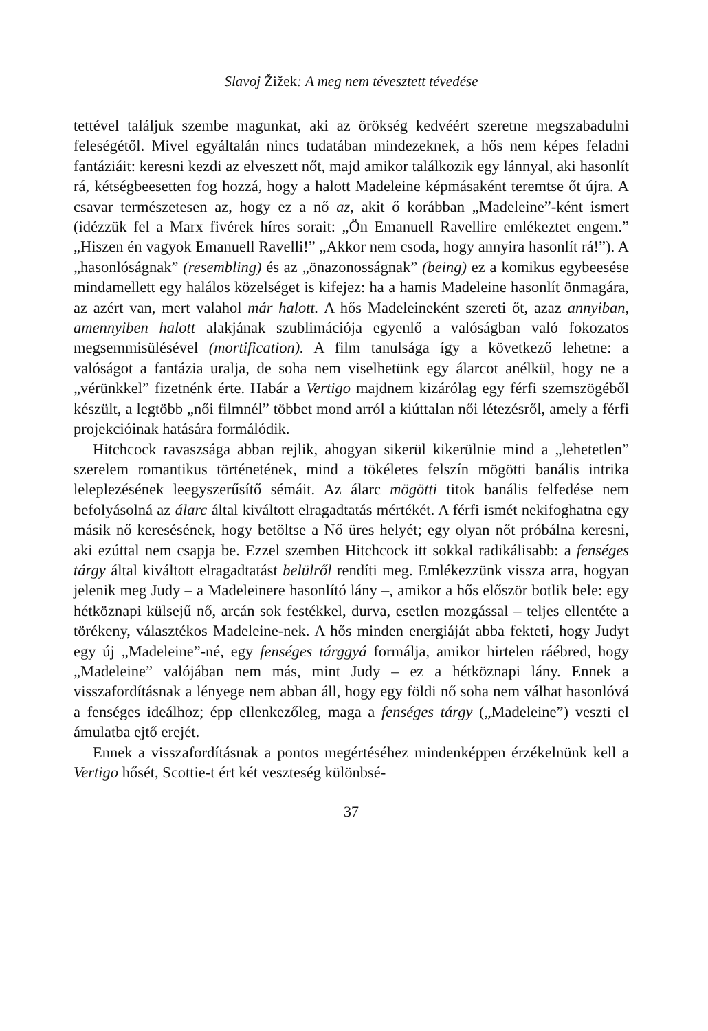Slavoj Žižek: A meg nem tévesztett tévedése
tettével találjuk szembe magunkat, aki az örökség kedvéért szeretne megszabadulni feleségétől. Mivel egyáltalán nincs tudatában mindezeknek, a hős nem képes feladni fantáziáit: keresni kezdi az elveszett nőt, majd amikor találkozik egy lánnyal, aki hasonlít rá, kétségbeesetten fog hozzá, hogy a halott Madeleine képmásaként teremtse őt újra. A csavar természetesen az, hogy ez a nő az, akit ő korábban „Madeleine”-ként ismert (idézzük fel a Marx fivérek híres sorait: „Ön Emanuell Ravellire emlékeztet engem.” „Hiszen én vagyok Emanuell Ravelli!” „Akkor nem csoda, hogy annyira hasonlít rá!”). A „hasonlóságnak” (resembling) és az „önazonosságnak” (being) ez a komikus egybeesése mindamellett egy halálos közelséget is kifejez: ha a hamis Madeleine hasonlít önmagára, az azért van, mert valahol már halott. A hős Madeleineként szereti őt, azaz annyiban, amennyiben halott alakjának szublimációja egyenlő a valóságban való fokozatos megsemmisülésével (mortification). A film tanulsága így a következő lehetne: a valóságot a fantázia uralja, de soha nem viselhetünk egy álarcot anélkül, hogy ne a „vérünkkel” fizetnénk érte. Habár a Vertigo majdnem kizárólag egy férfi szemszögéből készült, a legtöbb „női filmnél” többet mond arról a kiúttalan női létezésről, amely a férfi projekcióinak hatására formálódik.
Hitchcock ravaszsága abban rejlik, ahogyan sikerül kikerülnie mind a „lehetetlen” szerelem romantikus történetének, mind a tökéletes felszín mögötti banális intrika leleplezésének leegyszerűsítő sémáit. Az álarc mögötti titok banális felfedése nem befolyásolná az álarc által kiváltott elragadtatás mértékét. A férfi ismét nekifoghatna egy másik nő keresésének, hogy betöltse a Nő üres helyét; egy olyan nőt próbálna keresni, aki ezúttal nem csapja be. Ezzel szemben Hitchcock itt sokkal radikálisabb: a fenséges tárgy által kiváltott elragadtatást belülről rendíti meg. Emlékezzünk vissza arra, hogyan jelenik meg Judy – a Madeleinere hasonlító lány –, amikor a hős először botlik bele: egy hétköznapi külsejű nő, arcán sok festékkel, durva, esetlen mozgással – teljes ellentéte a törékeny, választékos Madeleine-nek. A hős minden energiáját abba fekteti, hogy Judyt egy új „Madeleine”-né, egy fenséges tárggyá formálja, amikor hirtelen ráébred, hogy „Madeleine” valójában nem más, mint Judy – ez a hétköznapi lány. Ennek a visszafordításnak a lényege nem abban áll, hogy egy földi nő soha nem válhat hasonlóvá a fenséges ideálhoz; épp ellenkezőleg, maga a fenséges tárgy („Madeleine”) veszti el ámulatba ejtő erejét.
Ennek a visszafordításnak a pontos megértéséhez mindenképpen érzékelnünk kell a Vertigo hősét, Scottie-t ért két veszteség különbsé-
37